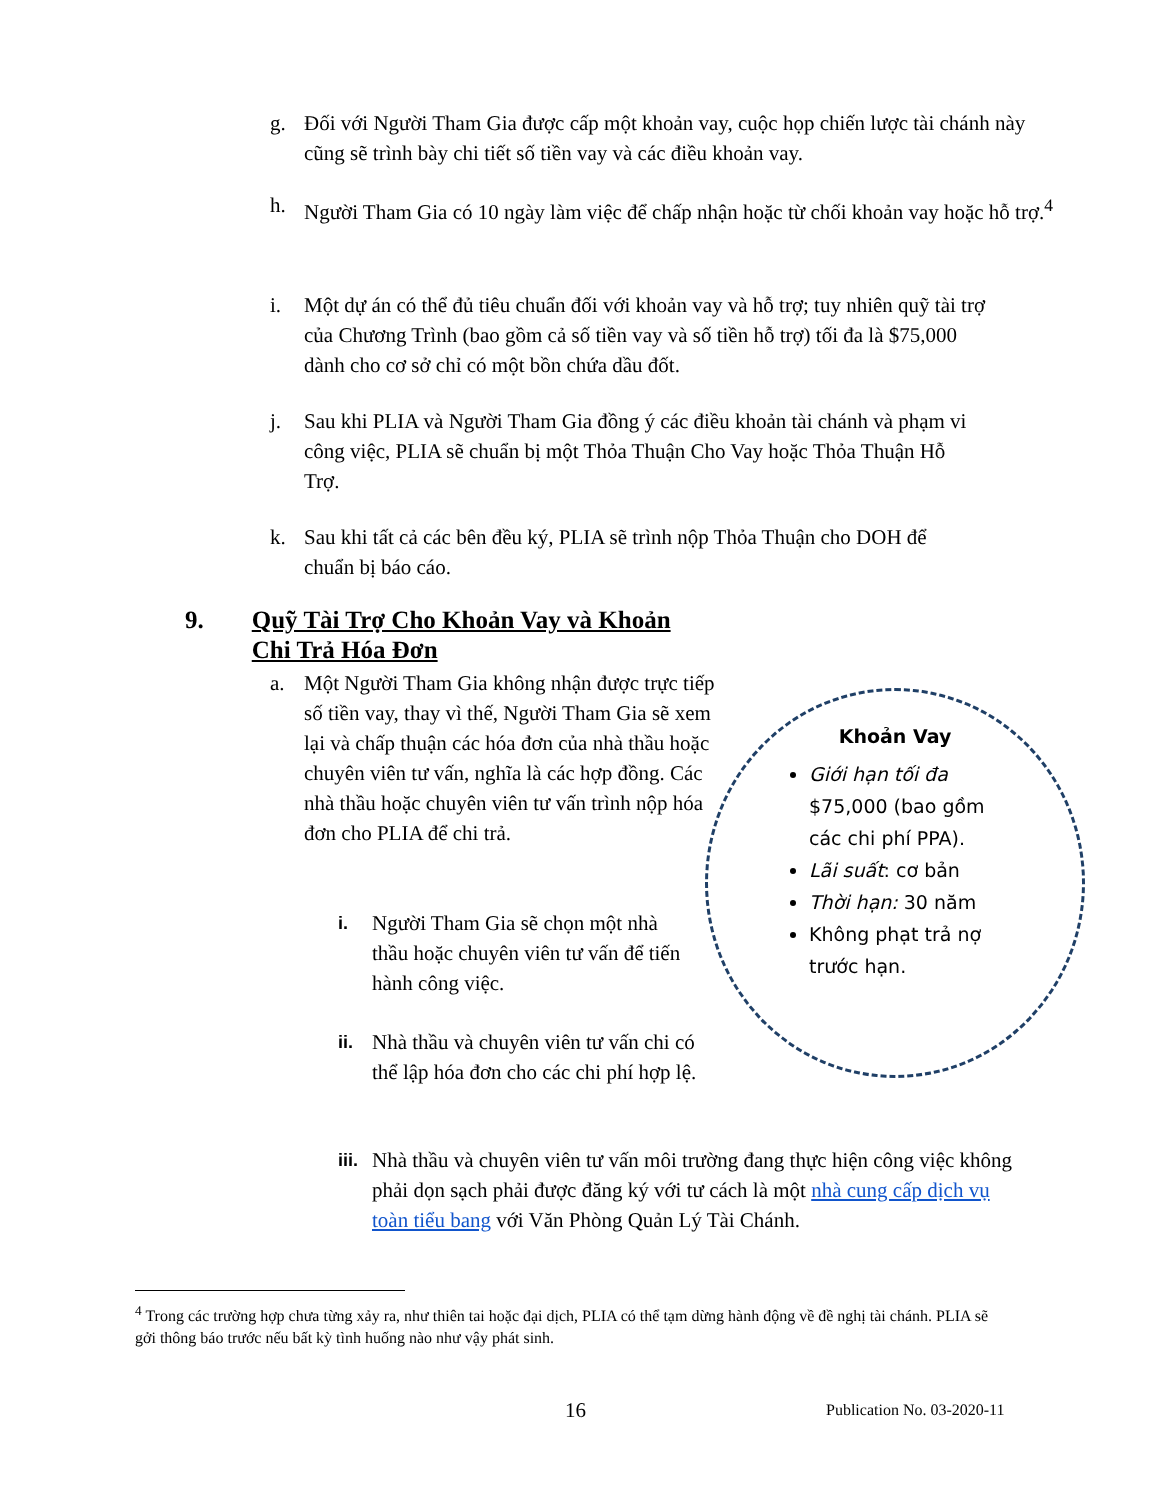g. Đối với Người Tham Gia được cấp một khoản vay, cuộc họp chiến lược tài chánh này cũng sẽ trình bày chi tiết số tiền vay và các điều khoản vay.
h. Người Tham Gia có 10 ngày làm việc để chấp nhận hoặc từ chối khoản vay hoặc hỗ trợ.<sup>4</sup>
i. Một dự án có thể đủ tiêu chuẩn đối với khoản vay và hỗ trợ; tuy nhiên quỹ tài trợ của Chương Trình (bao gồm cả số tiền vay và số tiền hỗ trợ) tối đa là $75,000 dành cho cơ sở chỉ có một bồn chứa dầu đốt.
j. Sau khi PLIA và Người Tham Gia đồng ý các điều khoản tài chánh và phạm vi công việc, PLIA sẽ chuẩn bị một Thỏa Thuận Cho Vay hoặc Thỏa Thuận Hỗ Trợ.
k. Sau khi tất cả các bên đều ký, PLIA sẽ trình nộp Thỏa Thuận cho DOH để chuẩn bị báo cáo.
9. Quỹ Tài Trợ Cho Khoản Vay và Khoản
Chi Trả Hóa Đơn
a. Một Người Tham Gia không nhận được trực tiếp số tiền vay, thay vì thế, Người Tham Gia sẽ xem lại và chấp thuận các hóa đơn của nhà thầu hoặc chuyên viên tư vấn, nghĩa là các hợp đồng. Các nhà thầu hoặc chuyên viên tư vấn trình nộp hóa đơn cho PLIA để chi trả.
i. Người Tham Gia sẽ chọn một nhà thầu hoặc chuyên viên tư vấn để tiến hành công việc.
ii. Nhà thầu và chuyên viên tư vấn chi có thể lập hóa đơn cho các chi phí hợp lệ.
iii. Nhà thầu và chuyên viên tư vấn môi trường đang thực hiện công việc không phải dọn sạch phải được đăng ký với tư cách là một nhà cung cấp dịch vụ toàn tiểu bang với Văn Phòng Quản Lý Tài Chánh.
Khoản Vay
Giới hạn tối đa $75,000 (bao gồm các chi phí PPA).
Lãi suất: cơ bản
Thời hạn: 30 năm
Không phạt trả nợ trước hạn.
<sup>4</sup> Trong các trường hợp chưa từng xảy ra, như thiên tai hoặc đại dịch, PLIA có thể tạm dừng hành động về đề nghị tài chánh. PLIA sẽ gởi thông báo trước nếu bất kỳ tình huống nào như vậy phát sinh.
16 Publication No. 03-2020-11